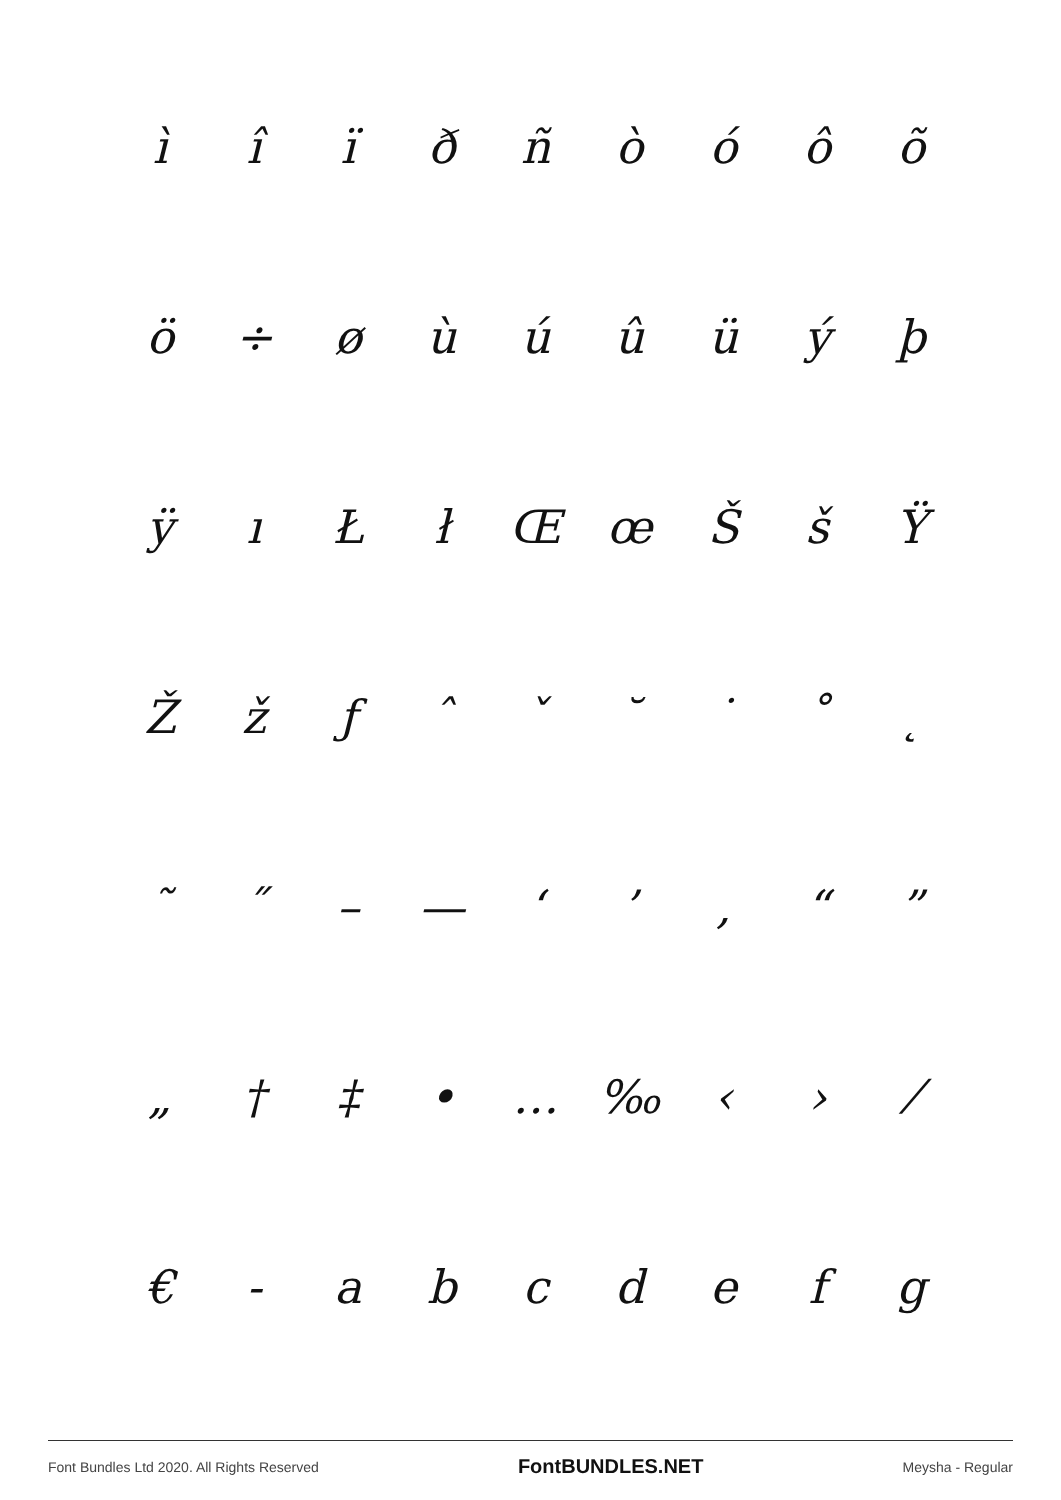ì î ï ð ñ ò ó ô õ
ö ÷ ø ù ú û ü ý þ
ÿ ı Ł ł Œ œ Š š Ÿ
Ž ž ƒ ˆ ˇ ˘ ˙ ˚ ˛
˜ ˝ – — ‘ ’ ‚ “ ”
„ † ‡ • … ‰ ‹ › ⁄
€ - a b c d e f g
Font Bundles Ltd 2020. All Rights Reserved FontBUNDLES.NET Meysha - Regular